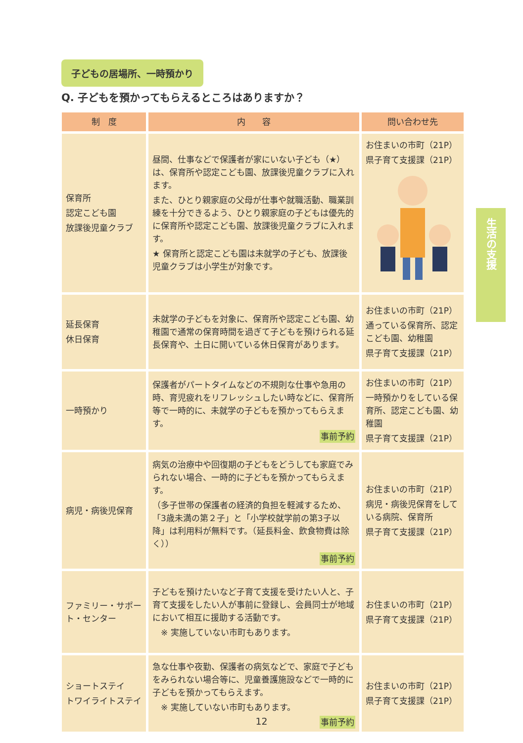子どもの居場所、一時預かり
Q. 子どもを預かってもらえるところはありますか？
| 制 度 | 内 容 | 問い合わせ先 |
| --- | --- | --- |
| 保育所 認定こども園 放課後児童クラブ | 昼間、仕事などで保護者が家にいない子ども（★）は、保育所や認定こども園、放課後児童クラブに入れます。 また、ひとり親家庭の父母が仕事や就職活動、職業訓練を十分できるよう、ひとり親家庭の子どもは優先的に保育所や認定こども園、放課後児童クラブに入れます。 ★ 保育所と認定こども園は未就学の子ども、放課後児童クラブは小学生が対象です。 | お住まいの市町（21P） 県子育て支援課（21P） |
| 延長保育 休日保育 | 未就学の子どもを対象に、保育所や認定こども園、幼稚園で通常の保育時間を過ぎて子どもを預けられる延長保育や、土日に開いている休日保育があります。 | お住まいの市町（21P） 通っている保育所、認定こども園、幼稚園 県子育て支援課（21P） |
| 一時預かり | 保護者がパートタイムなどの不規則な仕事や急用の時、育児疲れをリフレッシュしたい時などに、保育所等で一時的に、未就学の子どもを預かってもらえます。 事前予約 | お住まいの市町（21P） 一時預かりをしている保育所、認定こども園、幼稚園 県子育て支援課（21P） |
| 病児・病後児保育 | 病気の治療中や回復期の子どもをどうしても家庭でみられない場合、一時的に子どもを預かってもらえます。 （多子世帯の保護者の経済的負担を軽減するため、「3歳未満の第２子」と「小学校就学前の第3子以降」は利用料が無料です。（延長料金、飲食物費は除く）） 事前予約 | お住まいの市町（21P） 病児・病後児保育をしている病院、保育所 県子育て支援課（21P） |
| ファミリー・サポート・センター | 子どもを預けたいなど子育て支援を受けたい人と、子育て支援をしたい人が事前に登録し、会員同士が地域において相互に援助する活動です。 ※ 実施していない市町もあります。 | お住まいの市町（21P） 県子育て支援課（21P） |
| ショートステイ トワイライトステイ | 急な仕事や夜勤、保護者の病気などで、家庭で子どもをみられない場合等に、児童養護施設などで一時的に子どもを預かってもらえます。 ※ 実施していない市町もあります。 事前予約 | お住まいの市町（21P） 県子育て支援課（21P） |
生活の支援
12